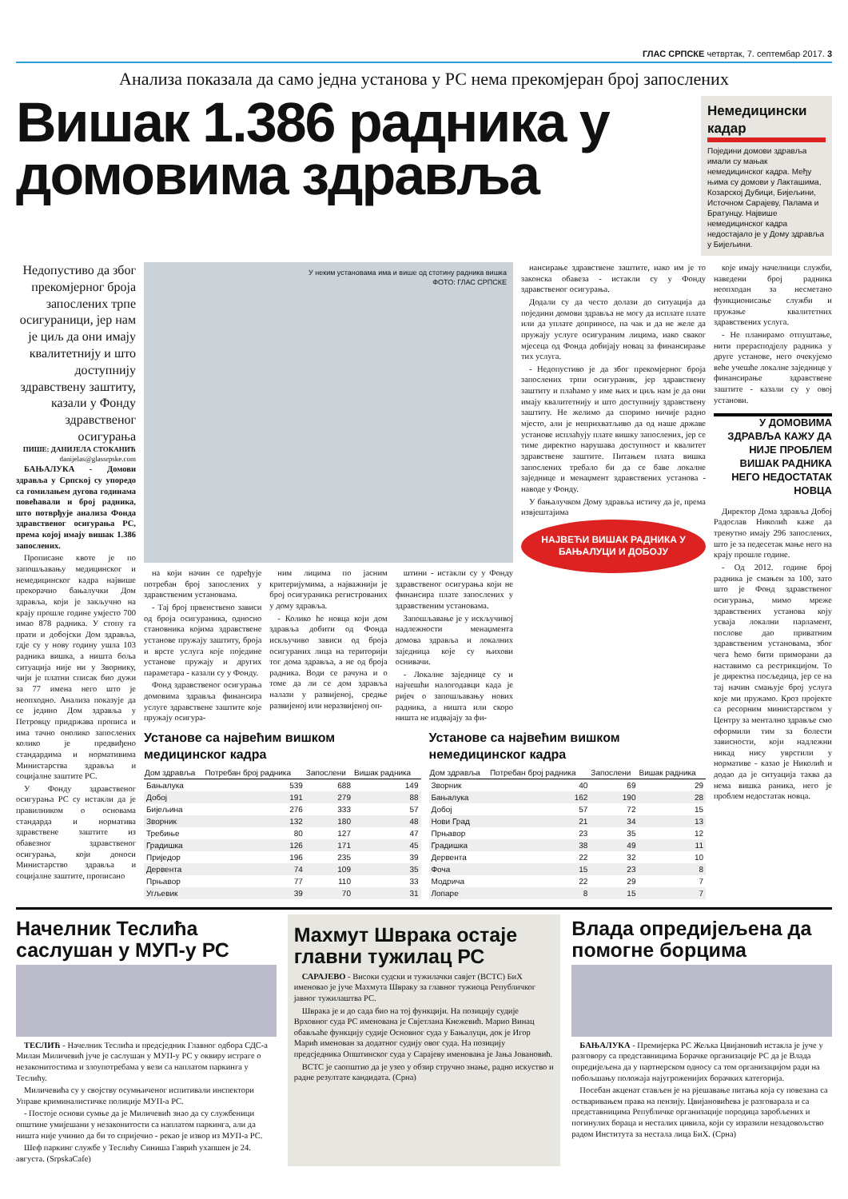ГЛАС СРПСКЕ четвртак, 7. септембар 2017. 3
Анализа показала да само једна установа у РС нема прекомјеран број запослених
Вишак 1.386 радника у домовима здравља
Немедицински кадар
Поједини домови здравља имали су мањак немедицинског кадра. Међу њима су домови у Лакташима, Козарској Дубици, Бијељини, Источном Сарајеву, Палама и Братунцу. Највише немедицинског кадра недостајало је у Дому здравља у Бијељини.
Недопустиво да због прекомјерног броја запослених трпе осигураници, јер нам је циљ да они имају квалитетнију и што доступнију здравствену заштиту, казали у Фонду здравственог осигурања
ПИШЕ: ДАНИЈЕЛА СТОКАНИЋ
danijelas@glassrpske.com
БАЊАЛУКА - Домови здравља у Српској су упоредо са гомилањем дугова годинама повећавали и број радника, што потврђује анализа Фонда здравственог осигурања РС, према којој имају вишак 1.386 запослених.
Прописане квоте је по запошљавању медицинског и немедицинског кадра највише прекорачио бањалучки Дом здравља, који је закључно на крају прошле године умјесто 700 имао 878 радника. У стопу га прати и добојски Дом здравља, гдје су у нову годину ушла 103 радника вишка, а ништа боља ситуација није ни у Зворнику, чији је платни списак био дужи за 77 имена него што је неопходно. Анализа показује да се једино Дом здравља у Петровцу придржава прописа и има тачно онолико запослених колико је предвиђено стандардима и нормативима Министарства здравља и социјалне заштите РС.
У Фонду здравственог осигурања РС су истакли да је правилником о основама стандарда и норматива здравствене заштите из обавезног здравственог осигурања, који доноси Министарство здравља и социјалне заштите, прописано
У неким установама има и више од стотину радника вишка
ФОТО: ГЛАС СРПСКЕ
на који начин се одређује потребан број запослених у здравственим установама.
- Тај број првенствено зависи од броја осигураника, односно становника којима здравствене установе пружају заштиту, броја и врсте услуга које поједине установе пружају и других параметара - казали су у Фонду.
Фонд здравственог осигурања домовима здравља финансира услуге здравствене заштите које пружају осигура-
ним лицима по јасним критеријумима, а најважнији је број осигураника регистрованих у дому здравља.
- Колико ће новца који дом здравља добити од Фонда искључиво зависи од броја осигураних лица на територији тог дома здравља, а не од броја радника. Води се рачуна и о томе да ли се дом здравља налази у развијеној, средње развијеној или неразвијеној оп-
штини - истакли су у Фонду здравственог осигурања који не финансира плате запослених у здравственим установама.
Запошљавање је у искључивој надлежности менаџмента домова здравља и локалних заједница које су њихови оснивачи.
- Локалне заједнице су и најчешћи налогодавци када је ријеч о запошљавању нових радника, а ништа или скоро ништа не издвајају за фи-
нансирање здравствене заштите, иако им је то законска обавеза - истакли су у Фонду здравственог осигурања.
Додали су да често долази до ситуација да поједини домови здравља не могу да исплате плате или да уплате доприносе, па чак и да не желе да пружају услуге осигураним лицима, иако сваког мјесеца од Фонда добијају новац за финансирање тих услуга.
- Недопустиво је да због прекомјерног броја запослених трпи осигураник, јер здравствену заштиту и плаћамо у име њих и циљ нам је да они имају квалитетнију и што доступнију здравствену заштиту. Не желимо да споримо ничије радно мјесто, али је неприхватљиво да од наше државе установе исплаћују плате вишку запослених, јер се тиме директно нарушава доступност и квалитет здравствене заштите. Питањем плата вишка запослених требало би да се баве локалне заједнице и менаџмент здравствених установа - наводе у Фонду.
У бањалучком Дому здравља истичу да је, према извјештајима
НАЈВЕЋИ ВИШАК РАДНИКА У БАЊАЛУЦИ И ДОБОЈУ
Установе са највећим вишком медицинског кадра
| Дом здравља | Потребан број радника | Запослени | Вишак радника |
| --- | --- | --- | --- |
| Бањалука | 539 | 688 | 149 |
| Добој | 191 | 279 | 88 |
| Бијељина | 276 | 333 | 57 |
| Зворник | 132 | 180 | 48 |
| Требиње | 80 | 127 | 47 |
| Градишка | 126 | 171 | 45 |
| Приједор | 196 | 235 | 39 |
| Дервента | 74 | 109 | 35 |
| Прњавор | 77 | 110 | 33 |
| Угљевик | 39 | 70 | 31 |
Установе са највећим вишком немедицинског кадра
| Дом здравља | Потребан број радника | Запослени | Вишак радника |
| --- | --- | --- | --- |
| Зворник | 40 | 69 | 29 |
| Бањалука | 162 | 190 | 28 |
| Добој | 57 | 72 | 15 |
| Нови Град | 21 | 34 | 13 |
| Прњавор | 23 | 35 | 12 |
| Градишка | 38 | 49 | 11 |
| Дервента | 22 | 32 | 10 |
| Фоча | 15 | 23 | 8 |
| Модрича | 22 | 29 | 7 |
| Лопаре | 8 | 15 | 7 |
које имају начелници служби, наведени број радника неопходан за несметано функционисање служби и пружање квалитетних здравствених услуга.
- Не планирамо отпуштање, нити прерасподјелу радника у друге установе, него очекујемо веће учешће локалне заједнице у финансирање здравствене заштите - казали су у овој установи.
У ДОМОВИМА ЗДРАВЉА КАЖУ ДА НИЈЕ ПРОБЛЕМ ВИШАК РАДНИКА НЕГО НЕДОСТАТАК НОВЦА
Директор Дома здравља Добој Радослав Николић каже да тренутно имају 296 запослених, што је за педесетак мање него на крају прошле године.
- Од 2012. године број радника је смањен за 100, зато што је Фонд здравственог осигурања, мимо мреже здравствених установа коју усваја локални парламент, послове дао приватним здравственим установама, због чега ћемо бити приморани да наставимо са рестрикцијом. То је директна посљедица, јер се на тај начин смањује број услуга које ми пружамо. Кроз пројекте са ресорним министарством у Центру за ментално здравље смо оформили тим за болести зависности, који надлежни никад нису уврстили у нормативе - казао је Николић и додао да је ситуација таква да нема вишка раника, него је проблем недостатак новца.
Начелник Теслића саслушан у МУП-у РС
ТЕСЛИЋ - Начелник Теслића и предсједник Главног одбора СДС-а Милан Миличевић јуче је саслушан у МУП-у РС у оквиру истраге о незаконитостима и злоупотребама у вези са наплатом паркинга у Теслићу.
Миличевића су у својству осумњиченог испитивали инспектори Управе криминалистичке полиције МУП-а РС.
- Постоје основи сумње да је Миличевић знао да су службеници општине умијешани у незаконитости са наплатом паркинга, али да ништа није учинио да би то спријечио - рекао је извор из МУП-а РС.
Шеф паркинг службе у Теслићу Синиша Гаврић ухапшен је 24. августа. (SrpskaCafe)
Махмут Швракa остаје главни тужилац РС
САРАЈЕВО - Високи судски и тужилачки савјет (ВСТС) БиХ именовао је јуче Махмута Швраку за главног тужиоца Републичког јавног тужилаштва РС.
Швракa је и до сада био на тој функцији. На позицију судије Врховног суда РС именована је Свјетлана Кнежевић. Марио Винац обављаће функцију судије Основног суда у Бањалуци, док је Игор Марић именован за додатног судију овог суда. На позицију предсједника Општинског суда у Сарајеву именована је Јања Јовановић.
ВСТС је саопштио да је узео у обзир стручно знање, радно искуство и радне резултате кандидата. (Срна)
Влада опредијељена да помогне борцима
БАЊАЛУКА - Премијерка РС Жељка Цвијановић истакла је јуче у разговору са представницима Борачке организације РС да је Влада опредијељена да у партнерском односу са том организацијом ради на побољшању положаја најугроженијих борачких категорија.
Посебан акценат стављен је на рјешавање питања која су повезана са остваривањем права на пензију. Цвијановићева је разговарала и са представницима Републичке организације породица заробљених и погинулих бораца и несталих цивила, који су изразили незадовољство радом Института за нестала лица БиХ. (Срна)